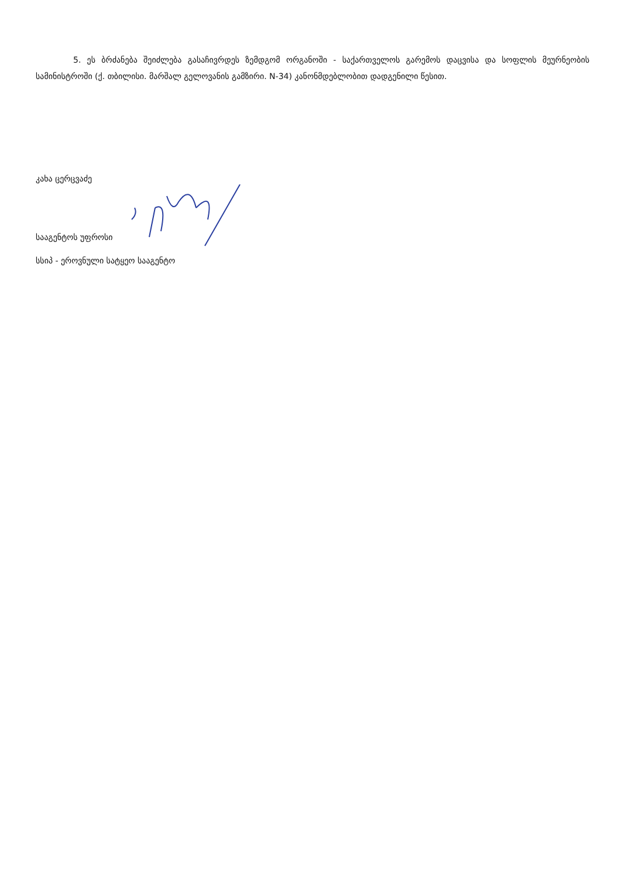5. ეს ბრძანება შეიძლება გასაჩივრდეს ზემდგომ ორგანოში - საქართველოს გარემოს დაცვისა და სოფლის მეურნეობის სამინისტროში (ქ. თბილისი. მარშალ გელოვანის გამზირი. N-34) კანონმდებლობით დადგენილი წესით.
კახა ცერცვაძე
სააგენტოს უფროსი
სსიპ - ეროვნული სატყეო სააგენტო